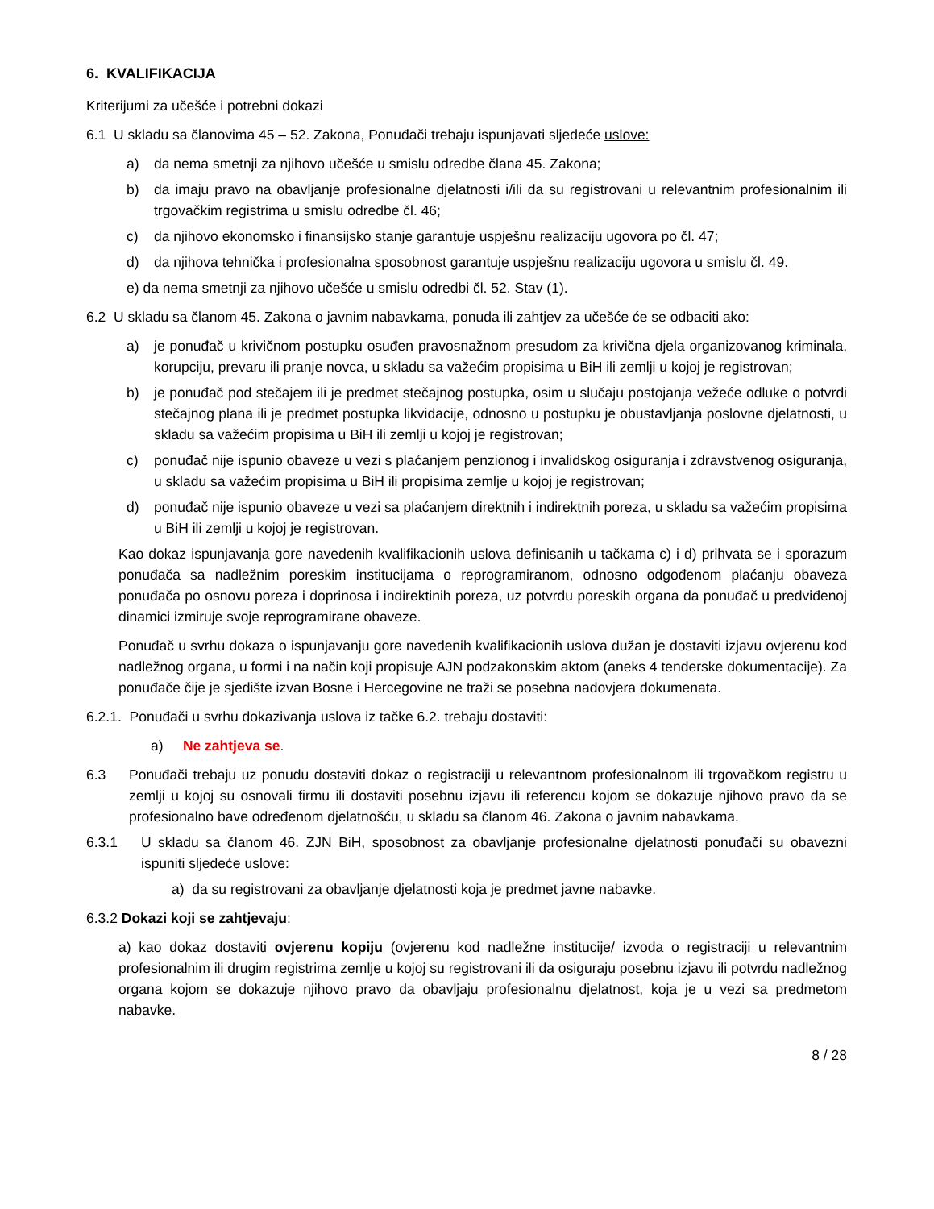6. KVALIFIKACIJA
Kriterijumi za učešće i potrebni dokazi
6.1 U skladu sa članovima 45 – 52. Zakona, Ponuđači trebaju ispunjavati sljedeće uslove:
a) da nema smetnji za njihovo učešće u smislu odredbe člana 45. Zakona;
b) da imaju pravo na obavljanje profesionalne djelatnosti i/ili da su registrovani u relevantnim profesionalnim ili trgovačkim registrima u smislu odredbe čl. 46;
c) da njihovo ekonomsko i finansijsko stanje garantuje uspješnu realizaciju ugovora po čl. 47;
d) da njihova tehnička i profesionalna sposobnost garantuje uspješnu realizaciju ugovora u smislu čl. 49.
e) da nema smetnji za njihovo učešće u smislu odredbi čl. 52. Stav (1).
6.2 U skladu sa članom 45. Zakona o javnim nabavkama, ponuda ili zahtjev za učešće će se odbaciti ako:
a) je ponuđač u krivičnom postupku osuđen pravosnažnom presudom za krivična djela organizovanog kriminala, korupciju, prevaru ili pranje novca, u skladu sa važećim propisima u BiH ili zemlji u kojoj je registrovan;
b) je ponuđač pod stečajem ili je predmet stečajnog postupka, osim u slučaju postojanja vežeće odluke o potvrdi stečajnog plana ili je predmet postupka likvidacije, odnosno u postupku je obustavljanja poslovne djelatnosti, u skladu sa važećim propisima u BiH ili zemlji u kojoj je registrovan;
c) ponuđač nije ispunio obaveze u vezi s plaćanjem penzionog i invalidskog osiguranja i zdravstvenog osiguranja, u skladu sa važećim propisima u BiH ili propisima zemlje u kojoj je registrovan;
d) ponuđač nije ispunio obaveze u vezi sa plaćanjem direktnih i indirektnih poreza, u skladu sa važećim propisima u BiH ili zemlji u kojoj je registrovan.
Kao dokaz ispunjavanja gore navedenih kvalifikacionih uslova definisanih u tačkama c) i d) prihvata se i sporazum ponuđača sa nadležnim poreskim institucijama o reprogramiranom, odnosno odgođenom plaćanju obaveza ponuđača po osnovu poreza i doprinosa i indirektinih poreza, uz potvrdu poreskih organa da ponuđač u predviđenoj dinamici izmiruje svoje reprogramirane obaveze.
Ponuđač u svrhu dokaza o ispunjavanju gore navedenih kvalifikacionih uslova dužan je dostaviti izjavu ovjerenu kod nadležnog organa, u formi i na način koji propisuje AJN podzakonskim aktom (aneks 4 tenderske dokumentacije). Za ponuđače čije je sjedište izvan Bosne i Hercegovine ne traži se posebna nadovjera dokumenata.
6.2.1. Ponuđači u svrhu dokazivanja uslova iz tačke 6.2. trebaju dostaviti:
a) Ne zahtjeva se.
6.3 Ponuđači trebaju uz ponudu dostaviti dokaz o registraciji u relevantnom profesionalnom ili trgovačkom registru u zemlji u kojoj su osnovali firmu ili dostaviti posebnu izjavu ili referencu kojom se dokazuje njihovo pravo da se profesionalno bave određenom djelatnošću, u skladu sa članom 46. Zakona o javnim nabavkama.
6.3.1 U skladu sa članom 46. ZJN BiH, sposobnost za obavljanje profesionalne djelatnosti ponuđači su obavezni ispuniti sljedeće uslove:
a) da su registrovani za obavljanje djelatnosti koja je predmet javne nabavke.
6.3.2 Dokazi koji se zahtjevaju:
a) kao dokaz dostaviti ovjerenu kopiju (ovjerenu kod nadležne institucije/ izvoda o registraciji u relevantnim profesionalnim ili drugim registrima zemlje u kojoj su registrovani ili da osiguraju posebnu izjavu ili potvrdu nadležnog organa kojom se dokazuje njihovo pravo da obavljaju profesionalnu djelatnost, koja je u vezi sa predmetom nabavke.
8 / 28